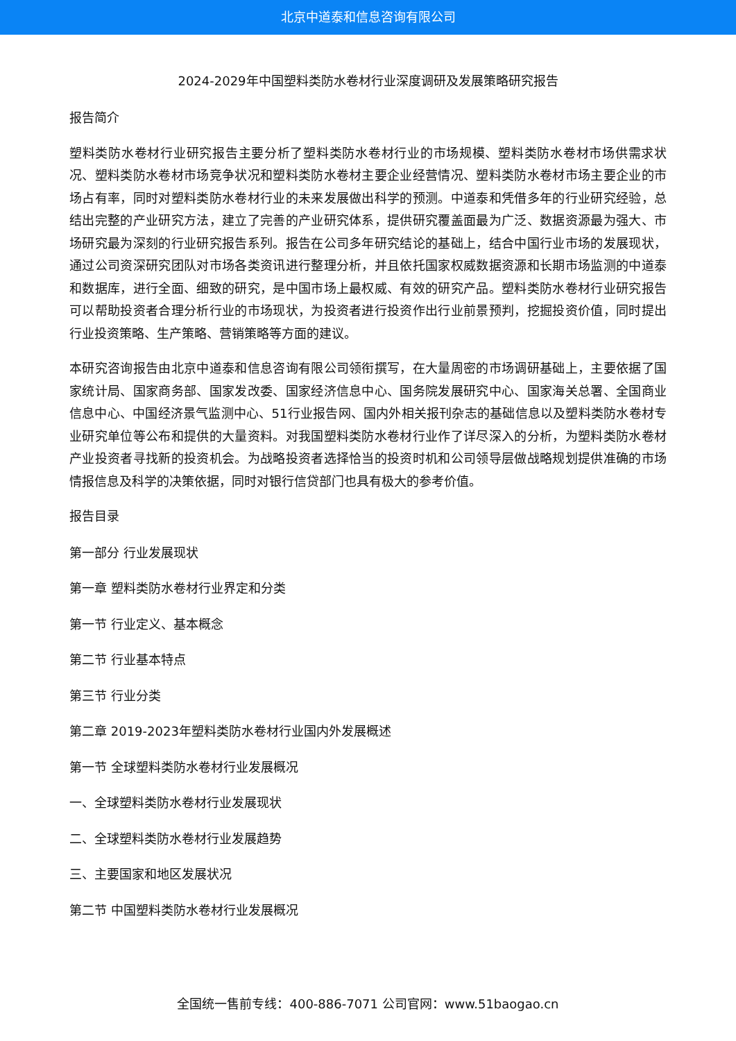北京中道泰和信息咨询有限公司
2024-2029年中国塑料类防水卷材行业深度调研及发展策略研究报告
报告简介
塑料类防水卷材行业研究报告主要分析了塑料类防水卷材行业的市场规模、塑料类防水卷材市场供需求状况、塑料类防水卷材市场竞争状况和塑料类防水卷材主要企业经营情况、塑料类防水卷材市场主要企业的市场占有率，同时对塑料类防水卷材行业的未来发展做出科学的预测。中道泰和凭借多年的行业研究经验，总结出完整的产业研究方法，建立了完善的产业研究体系，提供研究覆盖面最为广泛、数据资源最为强大、市场研究最为深刻的行业研究报告系列。报告在公司多年研究结论的基础上，结合中国行业市场的发展现状，通过公司资深研究团队对市场各类资讯进行整理分析，并且依托国家权威数据资源和长期市场监测的中道泰和数据库，进行全面、细致的研究，是中国市场上最权威、有效的研究产品。塑料类防水卷材行业研究报告可以帮助投资者合理分析行业的市场现状，为投资者进行投资作出行业前景预判，挖掘投资价值，同时提出行业投资策略、生产策略、营销策略等方面的建议。
本研究咨询报告由北京中道泰和信息咨询有限公司领衔撰写，在大量周密的市场调研基础上，主要依据了国家统计局、国家商务部、国家发改委、国家经济信息中心、国务院发展研究中心、国家海关总署、全国商业信息中心、中国经济景气监测中心、51行业报告网、国内外相关报刊杂志的基础信息以及塑料类防水卷材专业研究单位等公布和提供的大量资料。对我国塑料类防水卷材行业作了详尽深入的分析，为塑料类防水卷材产业投资者寻找新的投资机会。为战略投资者选择恰当的投资时机和公司领导层做战略规划提供准确的市场情报信息及科学的决策依据，同时对银行信贷部门也具有极大的参考价值。
报告目录
第一部分 行业发展现状
第一章 塑料类防水卷材行业界定和分类
第一节 行业定义、基本概念
第二节 行业基本特点
第三节 行业分类
第二章 2019-2023年塑料类防水卷材行业国内外发展概述
第一节 全球塑料类防水卷材行业发展概况
一、全球塑料类防水卷材行业发展现状
二、全球塑料类防水卷材行业发展趋势
三、主要国家和地区发展状况
第二节 中国塑料类防水卷材行业发展概况
全国统一售前专线：400-886-7071 公司官网：www.51baogao.cn